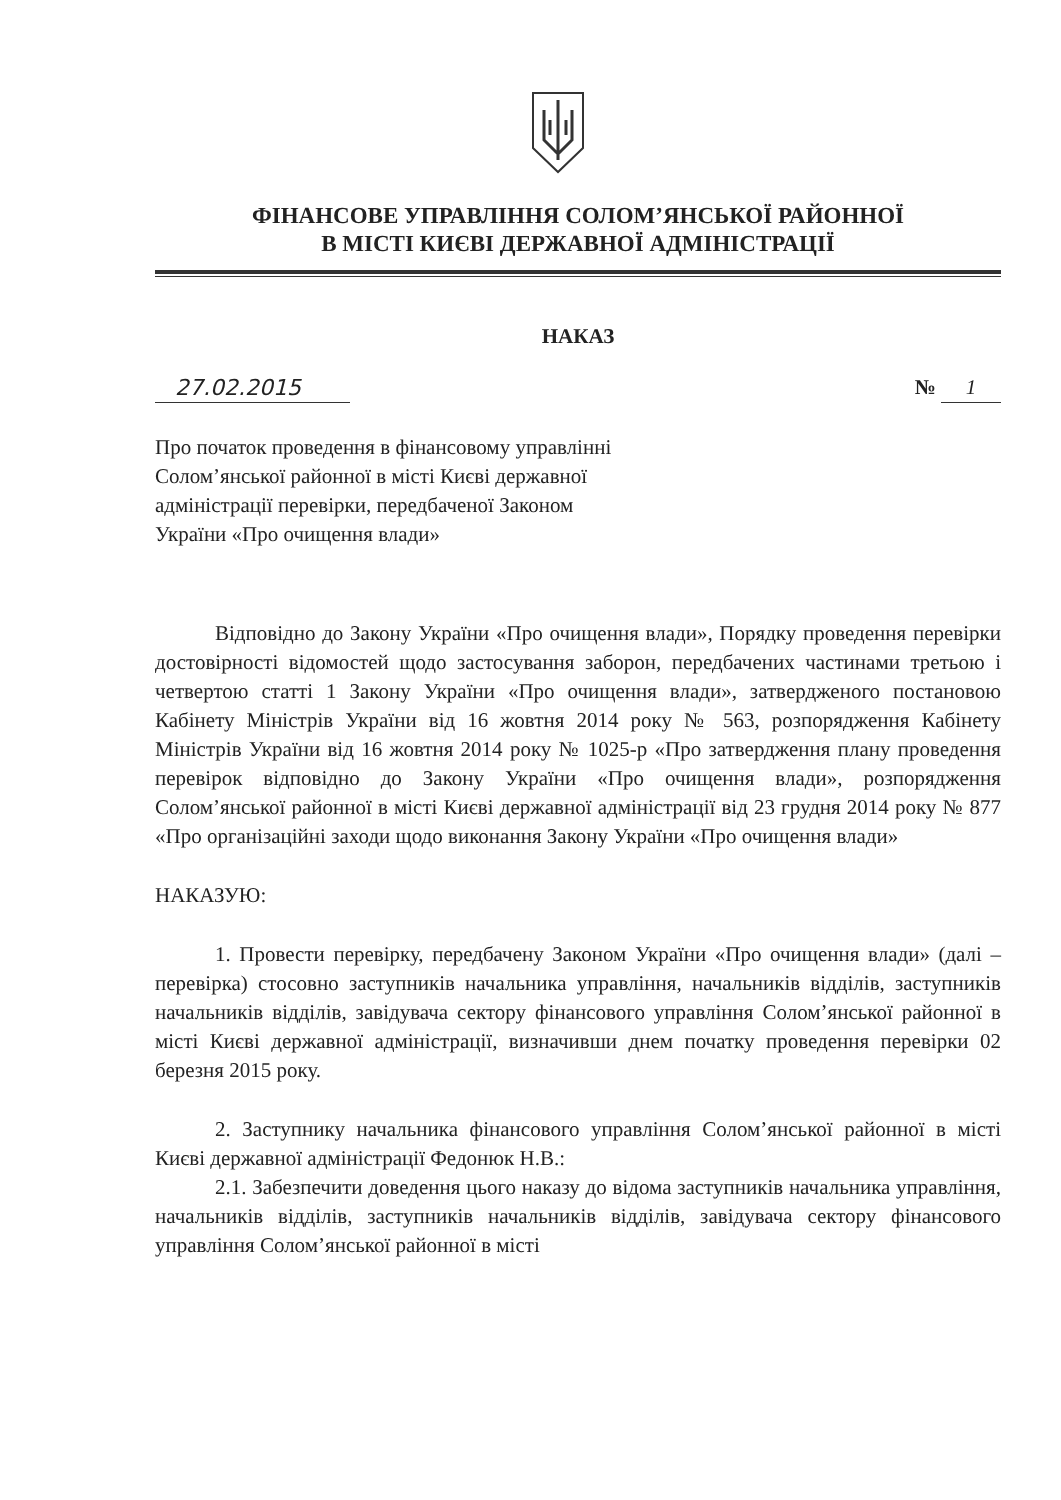ФІНАНСОВЕ УПРАВЛІННЯ СОЛОМ’ЯНСЬКОЇ РАЙОННОЇ
В МІСТІ КИЄВІ ДЕРЖАВНОЇ АДМІНІСТРАЦІЇ
НАКАЗ
27.02.2015 № 1
Про початок проведення в фінансовому управлінні Солом’янської районної в місті Києві державної адміністрації перевірки, передбаченої Законом України «Про очищення влади»
Відповідно до Закону України «Про очищення влади», Порядку проведення перевірки достовірності відомостей щодо застосування заборон, передбачених частинами третьою і четвертою статті 1 Закону України «Про очищення влади», затвердженого постановою Кабінету Міністрів України від 16 жовтня 2014 року № 563, розпорядження Кабінету Міністрів України від 16 жовтня 2014 року № 1025-р «Про затвердження плану проведення перевірок відповідно до Закону України «Про очищення влади», розпорядження Солом’янської районної в місті Києві державної адміністрації від 23 грудня 2014 року № 877 «Про організаційні заходи щодо виконання Закону України «Про очищення влади»
НАКАЗУЮ:
1. Провести перевірку, передбачену Законом України «Про очищення влади» (далі – перевірка) стосовно заступників начальника управління, начальників відділів, заступників начальників відділів, завідувача сектору фінансового управління Солом’янської районної в місті Києві державної адміністрації, визначивши днем початку проведення перевірки 02 березня 2015 року.
2. Заступнику начальника фінансового управління Солом’янської районної в місті Києві державної адміністрації Федонюк Н.В.:
2.1. Забезпечити доведення цього наказу до відома заступників начальника управління, начальників відділів, заступників начальників відділів, завідувача сектору фінансового управління Солом’янської районної в місті